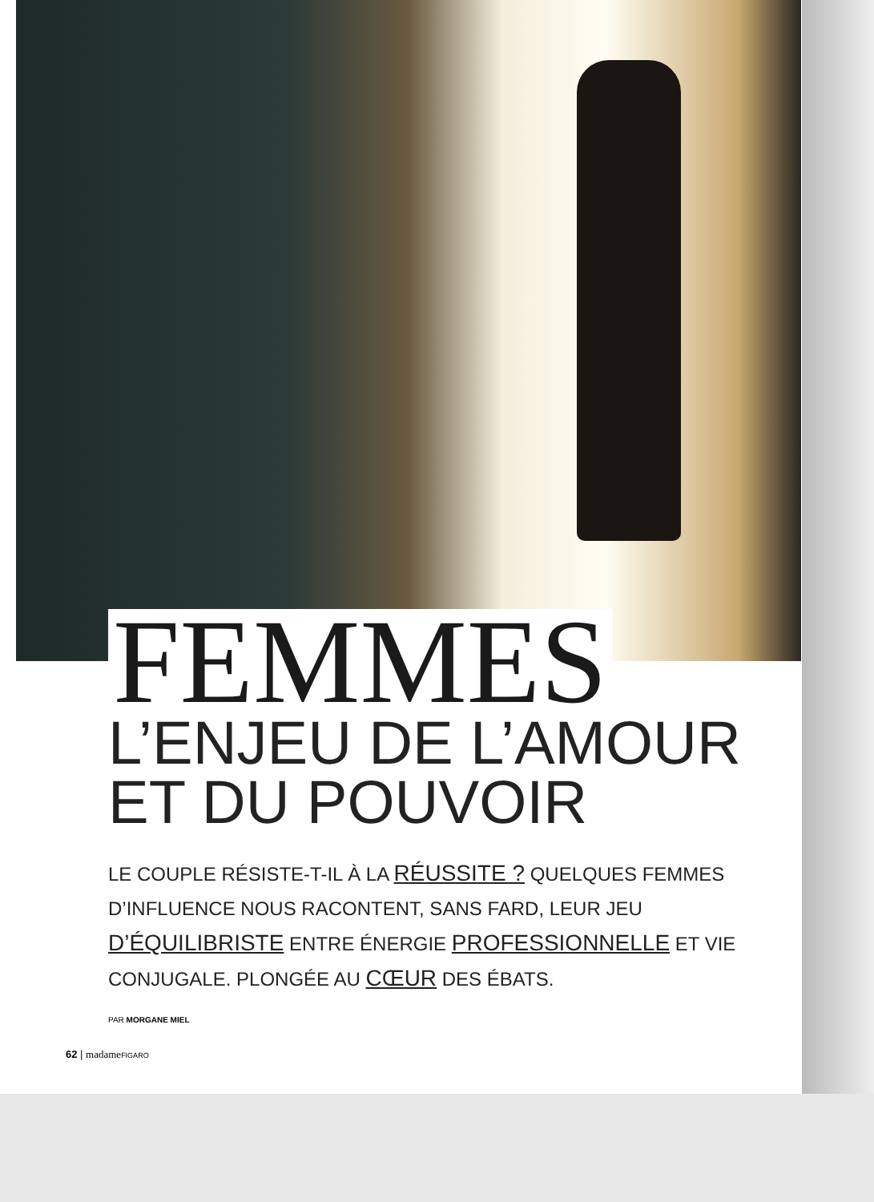FEMMES
L’ENJEU DE L’AMOUR ET DU POUVOIR
LE COUPLE RÉSISTE-T-IL À LA RÉUSSITE ? QUELQUES FEMMES D’INFLUENCE NOUS RACONTENT, SANS FARD, LEUR JEU D’ÉQUILIBRISTE ENTRE ÉNERGIE PROFESSIONNELLE ET VIE CONJUGALE. PLONGÉE AU CŒUR DES ÉBATS.
PAR MORGANE MIEL
62 | madame FIGARO